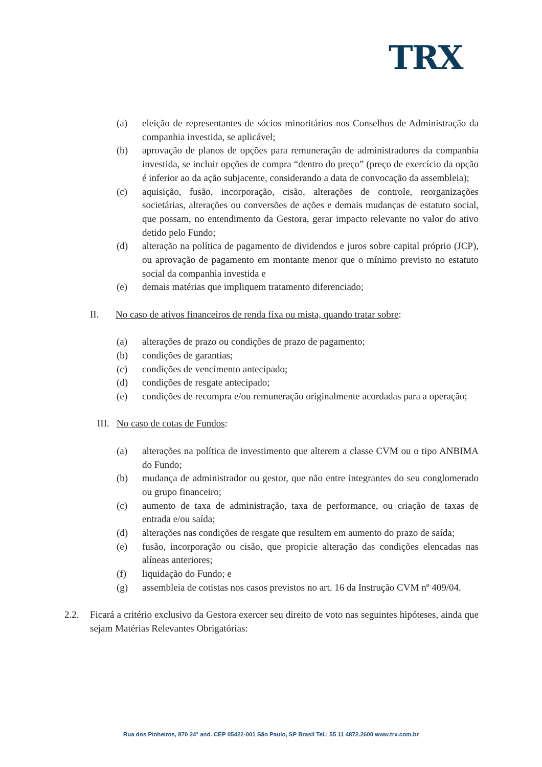TRX
(a) eleição de representantes de sócios minoritários nos Conselhos de Administração da companhia investida, se aplicável;
(b) aprovação de planos de opções para remuneração de administradores da companhia investida, se incluir opções de compra “dentro do preço” (preço de exercício da opção é inferior ao da ação subjacente, considerando a data de convocação da assembleia);
(c) aquisição, fusão, incorporação, cisão, alterações de controle, reorganizações societárias, alterações ou conversões de ações e demais mudanças de estatuto social, que possam, no entendimento da Gestora, gerar impacto relevante no valor do ativo detido pelo Fundo;
(d) alteração na política de pagamento de dividendos e juros sobre capital próprio (JCP), ou aprovação de pagamento em montante menor que o mínimo previsto no estatuto social da companhia investida e
(e) demais matérias que impliquem tratamento diferenciado;
II. No caso de ativos financeiros de renda fixa ou mista, quando tratar sobre:
(a) alterações de prazo ou condições de prazo de pagamento;
(b) condições de garantias;
(c) condições de vencimento antecipado;
(d) condições de resgate antecipado;
(e) condições de recompra e/ou remuneração originalmente acordadas para a operação;
III.
No caso de cotas de Fundos:
(a) alterações na política de investimento que alterem a classe CVM ou o tipo ANBIMA do Fundo;
(b) mudança de administrador ou gestor, que não entre integrantes do seu conglomerado ou grupo financeiro;
(c) aumento de taxa de administração, taxa de performance, ou criação de taxas de entrada e/ou saída;
(d) alterações nas condições de resgate que resultem em aumento do prazo de saída;
(e) fusão, incorporação ou cisão, que propicie alteração das condições elencadas nas alíneas anteriores;
(f) liquidação do Fundo; e
(g) assembleia de cotistas nos casos previstos no art. 16 da Instrução CVM nº 409/04.
2.2. Ficará a critério exclusivo da Gestora exercer seu direito de voto nas seguintes hipóteses, ainda que sejam Matérias Relevantes Obrigatórias:
Rua dos Pinheiros, 870 24° and. CEP 05422-001 São Paulo, SP Brasil Tel.: 55 11 4872.2600 www.trx.com.br